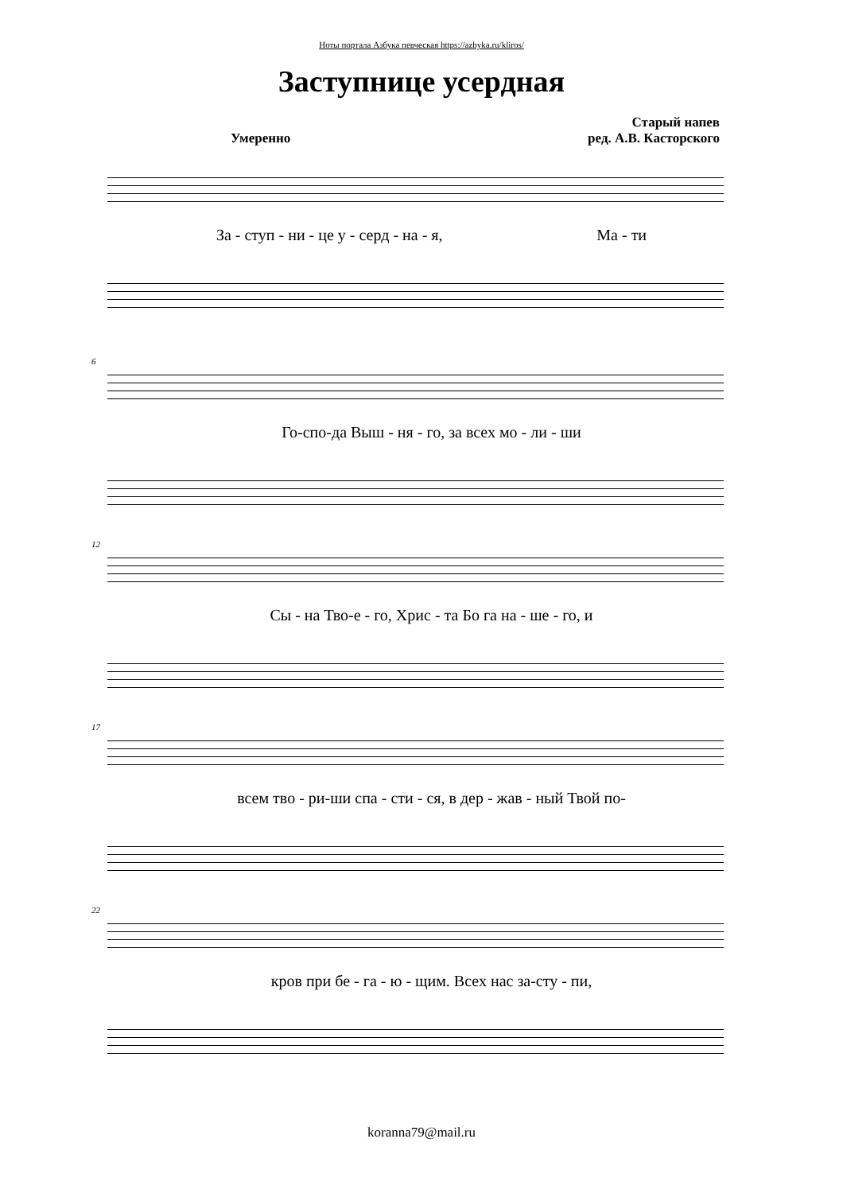Ноты портала Азбука певческая https://azbyka.ru/kliros/
Заступнице усердная
Умеренно Старый напев
ред. А.В. Касторского
За - ступ - ни - це у - серд - на - я, Ма - ти
6
Го-спо-да Выш - ня - го, за всех мо - ли - ши
12
Сы - на Тво-е - го, Хрис - та Бо га на - ше - го, и
17
всем тво - ри-ши спа - сти - ся, в дер - жав - ный Твой по-
22
кров при бе - га - ю - щим. Всех нас за-сту - пи,
koranna79@mail.ru